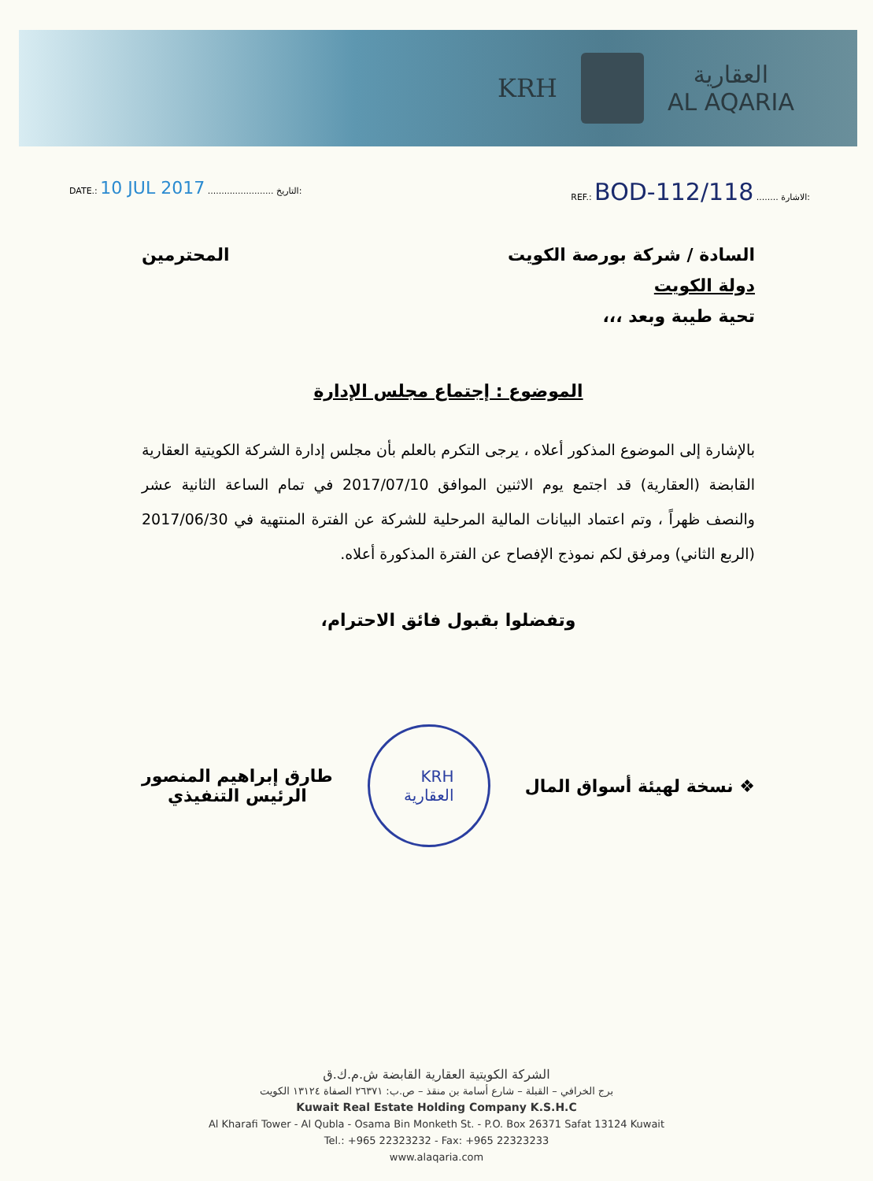KRH
العقارية
AL AQARIA
DATE.: 10 JUL 2017 ........................ التاريخ:
REF.: BOD-112/118 ........ الاشارة:
السادة / شركة بورصة الكويت المحترمين
دولة الكويت
تحية طيبة وبعد ،،،
الموضوع : إجتماع مجلس الإدارة
بالإشارة إلى الموضوع المذكور أعلاه ، يرجى التكرم بالعلم بأن مجلس إدارة الشركة الكويتية العقارية القابضة (العقارية) قد اجتمع يوم الاثنين الموافق 2017/07/10 في تمام الساعة الثانية عشر والنصف ظهراً ، وتم اعتماد البيانات المالية المرحلية للشركة عن الفترة المنتهية في 2017/06/30 (الربع الثاني) ومرفق لكم نموذج الإفصاح عن الفترة المذكورة أعلاه.
وتفضلوا بقبول فائق الاحترام،
❖ نسخة لهيئة أسواق المال
KRH
العقارية
طارق إبراهيم المنصور
الرئيس التنفيذي
الشركة الكويتية العقارية القابضة ش.م.ك.ق
برج الخرافي – القبلة – شارع أسامة بن منقذ – ص.ب: ٢٦٣٧١ الصفاة ١٣١٢٤ الكويت
Kuwait Real Estate Holding Company K.S.H.C
Al Kharafi Tower - Al Qubla - Osama Bin Monketh St. - P.O. Box 26371 Safat 13124 Kuwait
Tel.: +965 22323232 - Fax: +965 22323233
www.alaqaria.com